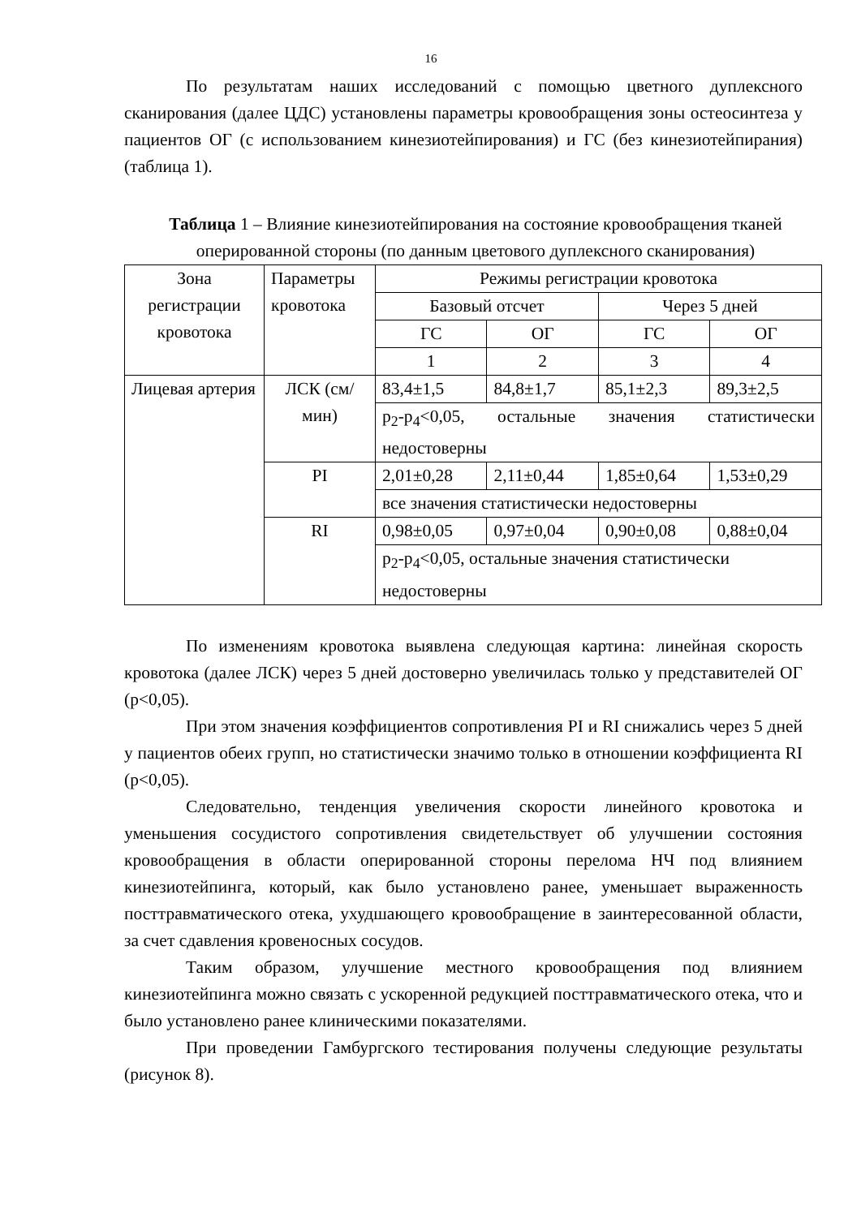16
По результатам наших исследований с помощью цветного дуплексного сканирования (далее ЦДС) установлены параметры кровообращения зоны остеосинтеза у пациентов ОГ (с использованием кинезиотейпирования) и ГС (без кинезиотейпирания) (таблица 1).
Таблица 1 – Влияние кинезиотейпирования на состояние кровообращения тканей оперированной стороны (по данным цветового дуплексного сканирования)
| Зона регистрации кровотока | Параметры кровотока | Режимы регистрации кровотока | | | |
| --- | --- | --- | --- | --- | --- |
| | | Базовый отсчет | | Через 5 дней | |
| | | ГС | ОГ | ГС | ОГ |
| | | 1 | 2 | 3 | 4 |
| Лицевая артерия | ЛСК (см/мин) | 83,4±1,5 | 84,8±1,7 | 85,1±2,3 | 89,3±2,5 |
| | | p<sub>2</sub>-p<sub>4</sub><0,05, остальные значения статистически недостоверны | | | |
| | PI | 2,01±0,28 | 2,11±0,44 | 1,85±0,64 | 1,53±0,29 |
| | | все значения статистически недостоверны | | | |
| | RI | 0,98±0,05 | 0,97±0,04 | 0,90±0,08 | 0,88±0,04 |
| | | p<sub>2</sub>-p<sub>4</sub><0,05, остальные значения статистически недостоверны | | | |
По изменениям кровотока выявлена следующая картина: линейная скорость кровотока (далее ЛСК) через 5 дней достоверно увеличилась только у представителей ОГ (p<0,05).
При этом значения коэффициентов сопротивления PI и RI снижались через 5 дней у пациентов обеих групп, но статистически значимо только в отношении коэффициента RI (p<0,05).
Следовательно, тенденция увеличения скорости линейного кровотока и уменьшения сосудистого сопротивления свидетельствует об улучшении состояния кровообращения в области оперированной стороны перелома НЧ под влиянием кинезиотейпинга, который, как было установлено ранее, уменьшает выраженность посттравматического отека, ухудшающего кровообращение в заинтересованной области, за счет сдавления кровеносных сосудов.
Таким образом, улучшение местного кровообращения под влиянием кинезиотейпинга можно связать с ускоренной редукцией посттравматического отека, что и было установлено ранее клиническими показателями.
При проведении Гамбургского тестирования получены следующие результаты (рисунок 8).